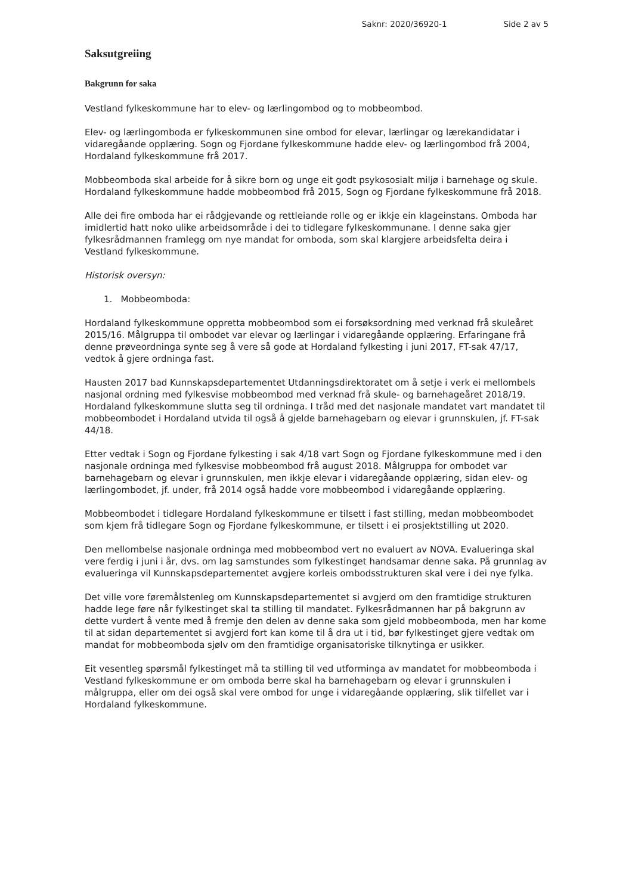Saknr: 2020/36920-1 Side 2 av 5
Saksutgreiing
Bakgrunn for saka
Vestland fylkeskommune har to elev- og lærlingombod og to mobbeombod.
Elev- og lærlingomboda er fylkeskommunen sine ombod for elevar, lærlingar og lærekandidatar i vidaregåande opplæring. Sogn og Fjordane fylkeskommune hadde elev- og lærlingombod frå 2004, Hordaland fylkeskommune frå 2017.
Mobbeomboda skal arbeide for å sikre born og unge eit godt psykososialt miljø i barnehage og skule. Hordaland fylkeskommune hadde mobbeombod frå 2015, Sogn og Fjordane fylkeskommune frå 2018.
Alle dei fire omboda har ei rådgjevande og rettleiande rolle og er ikkje ein klageinstans. Omboda har imidlertid hatt noko ulike arbeidsområde i dei to tidlegare fylkeskommunane. I denne saka gjer fylkesrådmannen framlegg om nye mandat for omboda, som skal klargjere arbeidsfelta deira i Vestland fylkeskommune.
Historisk oversyn:
1. Mobbeomboda:
Hordaland fylkeskommune oppretta mobbeombod som ei forsøksordning med verknad frå skuleåret 2015/16. Målgruppa til ombodet var elevar og lærlingar i vidaregåande opplæring. Erfaringane frå denne prøveordninga synte seg å vere så gode at Hordaland fylkesting i juni 2017, FT-sak 47/17, vedtok å gjere ordninga fast.
Hausten 2017 bad Kunnskapsdepartementet Utdanningsdirektoratet om å setje i verk ei mellombels nasjonal ordning med fylkesvise mobbeombod med verknad frå skule- og barnehageåret 2018/19. Hordaland fylkeskommune slutta seg til ordninga. I tråd med det nasjonale mandatet vart mandatet til mobbeombodet i Hordaland utvida til også å gjelde barnehagebarn og elevar i grunnskulen, jf. FT-sak 44/18.
Etter vedtak i Sogn og Fjordane fylkesting i sak 4/18 vart Sogn og Fjordane fylkeskommune med i den nasjonale ordninga med fylkesvise mobbeombod frå august 2018. Målgruppa for ombodet var barnehagebarn og elevar i grunnskulen, men ikkje elevar i vidaregåande opplæring, sidan elev- og lærlingombodet, jf. under, frå 2014 også hadde vore mobbeombod i vidaregåande opplæring.
Mobbeombodet i tidlegare Hordaland fylkeskommune er tilsett i fast stilling, medan mobbeombodet som kjem frå tidlegare Sogn og Fjordane fylkeskommune, er tilsett i ei prosjektstilling ut 2020.
Den mellombelse nasjonale ordninga med mobbeombod vert no evaluert av NOVA. Evalueringa skal vere ferdig i juni i år, dvs. om lag samstundes som fylkestinget handsamar denne saka. På grunnlag av evalueringa vil Kunnskapsdepartementet avgjere korleis ombodsstrukturen skal vere i dei nye fylka.
Det ville vore føremålstenleg om Kunnskapsdepartementet si avgjerd om den framtidige strukturen hadde lege føre når fylkestinget skal ta stilling til mandatet. Fylkesrådmannen har på bakgrunn av dette vurdert å vente med å fremje den delen av denne saka som gjeld mobbeomboda, men har kome til at sidan departementet si avgjerd fort kan kome til å dra ut i tid, bør fylkestinget gjere vedtak om mandat for mobbeomboda sjølv om den framtidige organisatoriske tilknytinga er usikker.
Eit vesentleg spørsmål fylkestinget må ta stilling til ved utforminga av mandatet for mobbeomboda i Vestland fylkeskommune er om omboda berre skal ha barnehagebarn og elevar i grunnskulen i målgruppa, eller om dei også skal vere ombod for unge i vidaregåande opplæring, slik tilfellet var i Hordaland fylkeskommune.